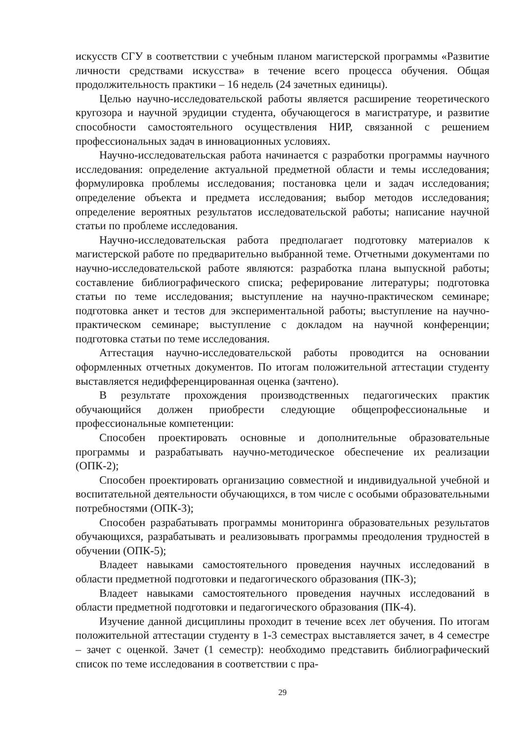искусств СГУ в соответствии с учебным планом магистерской программы «Развитие личности средствами искусства» в течение всего процесса обучения. Общая продолжительность практики – 16 недель (24 зачетных единицы).
Целью научно-исследовательской работы является расширение теоретического кругозора и научной эрудиции студента, обучающегося в магистратуре, и развитие способности самостоятельного осуществления НИР, связанной с решением профессиональных задач в инновационных условиях.
Научно-исследовательская работа начинается с разработки программы научного исследования: определение актуальной предметной области и темы исследования; формулировка проблемы исследования; постановка цели и задач исследования; определение объекта и предмета исследования; выбор методов исследования; определение вероятных результатов исследовательской работы; написание научной статьи по проблеме исследования.
Научно-исследовательская работа предполагает подготовку материалов к магистерской работе по предварительно выбранной теме. Отчетными документами по научно-исследовательской работе являются: разработка плана выпускной работы; составление библиографического списка; реферирование литературы; подготовка статьи по теме исследования; выступление на научно-практическом семинаре; подготовка анкет и тестов для экспериментальной работы; выступление на научно-практическом семинаре; выступление с докладом на научной конференции; подготовка статьи по теме исследования.
Аттестация научно-исследовательской работы проводится на основании оформленных отчетных документов. По итогам положительной аттестации студенту выставляется недифференцированная оценка (зачтено).
В результате прохождения производственных педагогических практик обучающийся должен приобрести следующие общепрофессиональные и профессиональные компетенции:
Способен проектировать основные и дополнительные образовательные программы и разрабатывать научно-методическое обеспечение их реализации (ОПК-2);
Способен проектировать организацию совместной и индивидуальной учебной и воспитательной деятельности обучающихся, в том числе с особыми образовательными потребностями (ОПК-3);
Способен разрабатывать программы мониторинга образовательных результатов обучающихся, разрабатывать и реализовывать программы преодоления трудностей в обучении (ОПК-5);
Владеет навыками самостоятельного проведения научных исследований в области предметной подготовки и педагогического образования (ПК-3);
Владеет навыками самостоятельного проведения научных исследований в области предметной подготовки и педагогического образования (ПК-4).
Изучение данной дисциплины проходит в течение всех лет обучения. По итогам положительной аттестации студенту в 1-3 семестрах выставляется зачет, в 4 семестре – зачет с оценкой. Зачет (1 семестр): необходимо представить библиографический список по теме исследования в соответствии с пра-
29